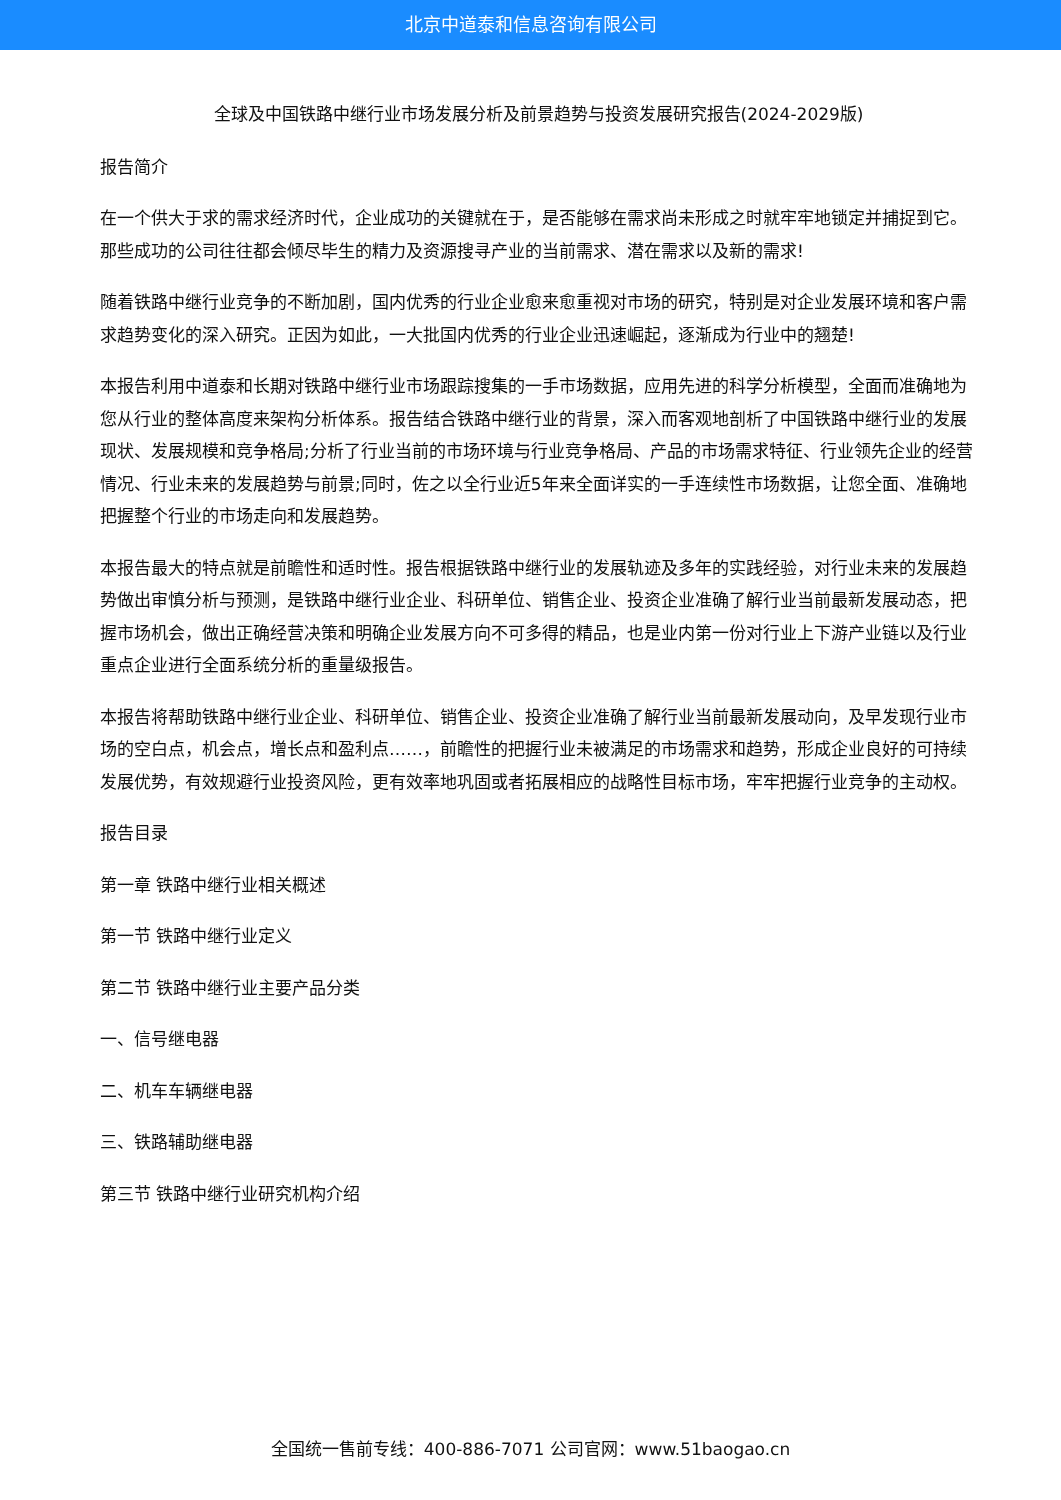北京中道泰和信息咨询有限公司
全球及中国铁路中继行业市场发展分析及前景趋势与投资发展研究报告(2024-2029版)
报告简介
在一个供大于求的需求经济时代，企业成功的关键就在于，是否能够在需求尚未形成之时就牢牢地锁定并捕捉到它。那些成功的公司往往都会倾尽毕生的精力及资源搜寻产业的当前需求、潜在需求以及新的需求!
随着铁路中继行业竞争的不断加剧，国内优秀的行业企业愈来愈重视对市场的研究，特别是对企业发展环境和客户需求趋势变化的深入研究。正因为如此，一大批国内优秀的行业企业迅速崛起，逐渐成为行业中的翘楚!
本报告利用中道泰和长期对铁路中继行业市场跟踪搜集的一手市场数据，应用先进的科学分析模型，全面而准确地为您从行业的整体高度来架构分析体系。报告结合铁路中继行业的背景，深入而客观地剖析了中国铁路中继行业的发展现状、发展规模和竞争格局;分析了行业当前的市场环境与行业竞争格局、产品的市场需求特征、行业领先企业的经营情况、行业未来的发展趋势与前景;同时，佐之以全行业近5年来全面详实的一手连续性市场数据，让您全面、准确地把握整个行业的市场走向和发展趋势。
本报告最大的特点就是前瞻性和适时性。报告根据铁路中继行业的发展轨迹及多年的实践经验，对行业未来的发展趋势做出审慎分析与预测，是铁路中继行业企业、科研单位、销售企业、投资企业准确了解行业当前最新发展动态，把握市场机会，做出正确经营决策和明确企业发展方向不可多得的精品，也是业内第一份对行业上下游产业链以及行业重点企业进行全面系统分析的重量级报告。
本报告将帮助铁路中继行业企业、科研单位、销售企业、投资企业准确了解行业当前最新发展动向，及早发现行业市场的空白点，机会点，增长点和盈利点……，前瞻性的把握行业未被满足的市场需求和趋势，形成企业良好的可持续发展优势，有效规避行业投资风险，更有效率地巩固或者拓展相应的战略性目标市场，牢牢把握行业竞争的主动权。
报告目录
第一章 铁路中继行业相关概述
第一节 铁路中继行业定义
第二节 铁路中继行业主要产品分类
一、信号继电器
二、机车车辆继电器
三、铁路辅助继电器
第三节 铁路中继行业研究机构介绍
全国统一售前专线：400-886-7071 公司官网：www.51baogao.cn